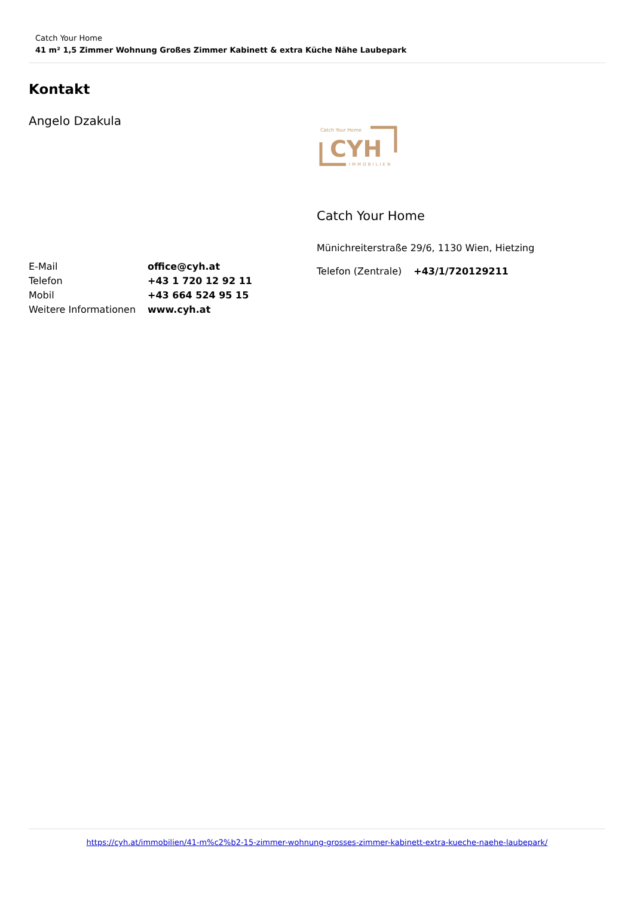Catch Your Home
41 m² 1,5 Zimmer Wohnung Großes Zimmer Kabinett & extra Küche Nähe Laubepark
Kontakt
Angelo Dzakula
| E-Mail | office@cyh.at |
| Telefon | +43 1 720 12 92 11 |
| Mobil | +43 664 524 95 15 |
| Weitere Informationen | www.cyh.at |
Catch Your Home
CYH
IMMOBILIEN
Catch Your Home
Münichreiterstraße 29/6, 1130 Wien, Hietzing
| Telefon (Zentrale) | +43/1/720129211 |
https://cyh.at/immobilien/41-m%c2%b2-15-zimmer-wohnung-grosses-zimmer-kabinett-extra-kueche-naehe-laubepark/